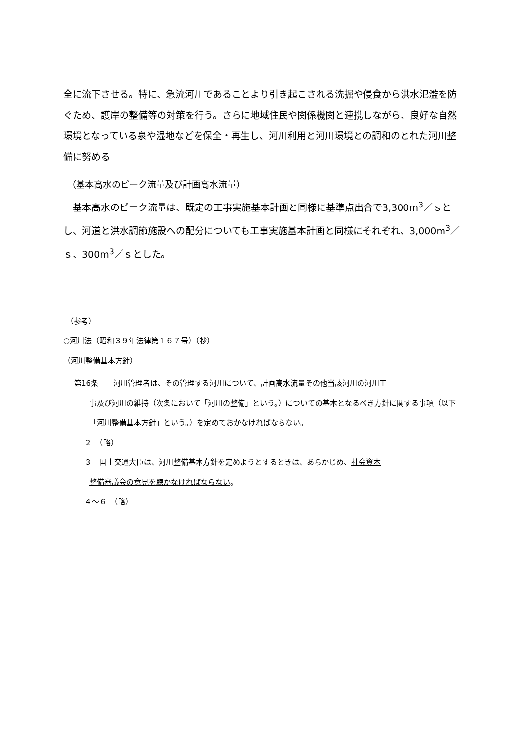全に流下させる。特に、急流河川であることより引き起こされる洗掘や侵食から洪水氾濫を防ぐため、護岸の整備等の対策を行う。さらに地域住民や関係機関と連携しながら、良好な自然環境となっている泉や湿地などを保全・再生し、河川利用と河川環境との調和のとれた河川整備に努める
（基本高水のピーク流量及び計画高水流量）
　基本高水のピーク流量は、既定の工事実施基本計画と同様に基準点出合で3,300m<sup>3</sup>／ｓとし、河道と洪水調節施設への配分についても工事実施基本計画と同様にそれぞれ、3,000m<sup>3</sup>／ｓ、300m<sup>3</sup>／ｓとした。
（参考）
○河川法（昭和３９年法律第１６７号）（抄）
（河川整備基本方針）
第16条　　河川管理者は、その管理する河川について、計画高水流量その他当該河川の河川工
事及び河川の維持（次条において「河川の整備」という。）についての基本となるべき方針に関する事項（以下「河川整備基本方針」という。）を定めておかなければならない。
２　（略）
３　国土交通大臣は、河川整備基本方針を定めようとするときは、あらかじめ、社会資本
整備審議会の意見を聴かなければならない。
４～６　（略）